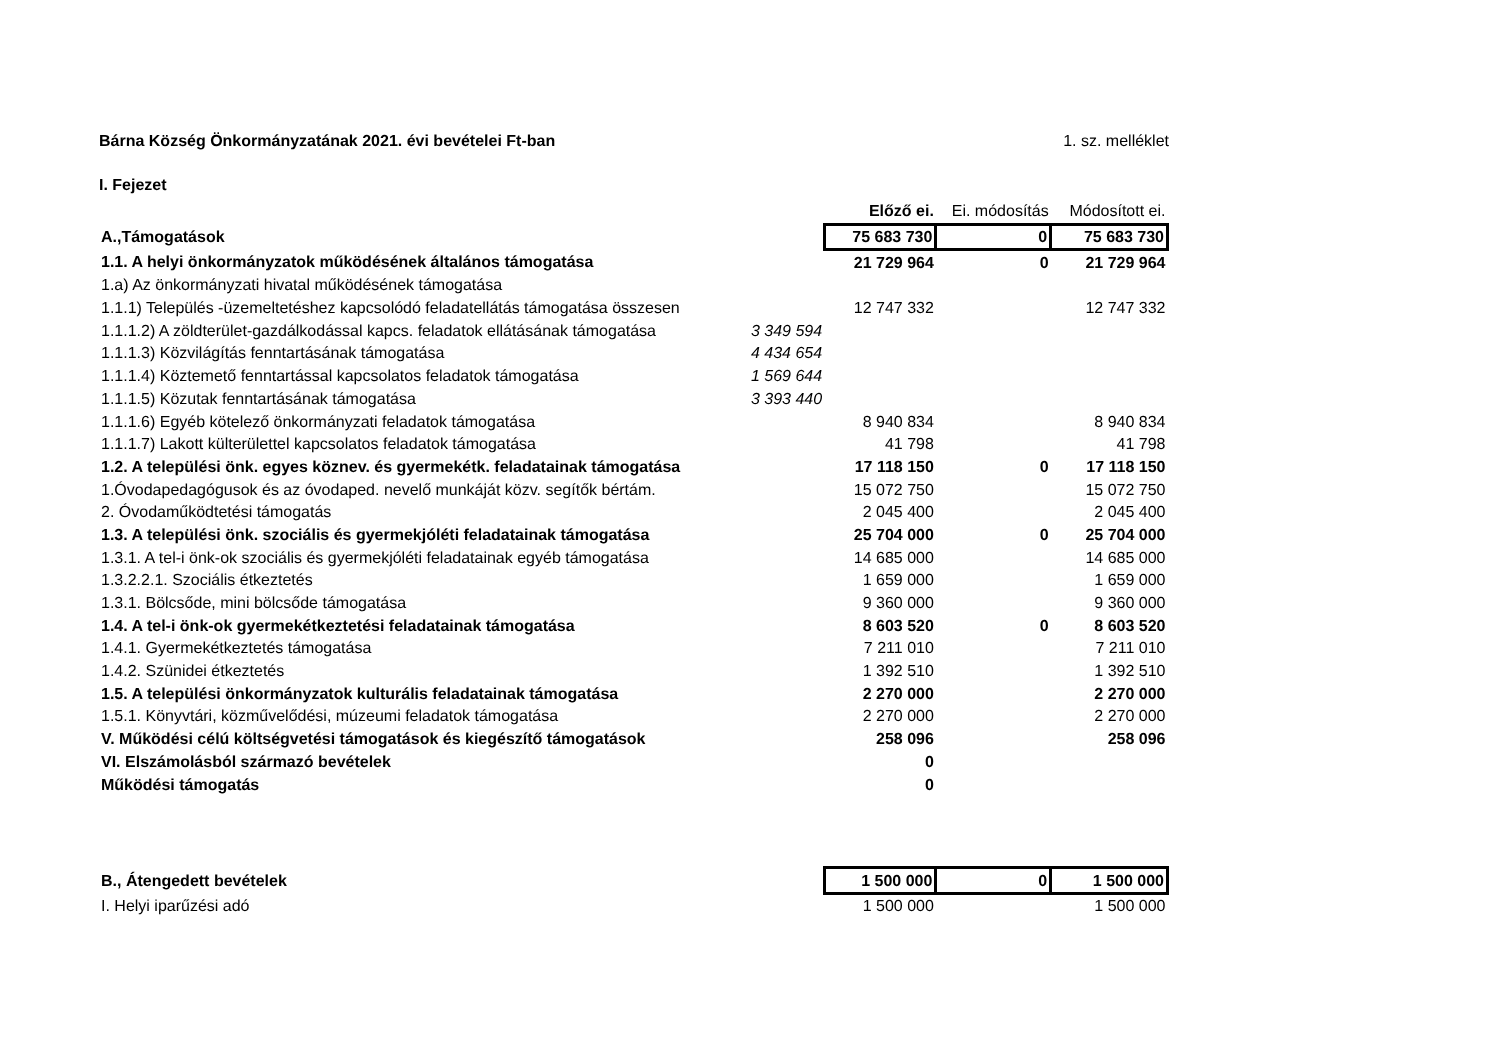Bárna Község Önkormányzatának 2021. évi bevételei Ft-ban 1. sz. melléklet
I. Fejezet
| | | Előző ei. | Ei. módosítás | Módosított ei. |
| --- | --- | --- | --- | --- |
| A.,Támogatások | | 75 683 730 | 0 | 75 683 730 |
| 1.1. A helyi önkormányzatok működésének általános támogatása | | 21 729 964 | 0 | 21 729 964 |
| 1.a) Az önkormányzati hivatal működésének támogatása | | | | |
| 1.1.1) Település -üzemeltetéshez kapcsolódó feladatellátás támogatása összesen | | 12 747 332 | | 12 747 332 |
| 1.1.1.2) A zöldterület-gazdálkodással kapcs. feladatok ellátásának támogatása | 3 349 594 | | | |
| 1.1.1.3) Közvilágítás fenntartásának támogatása | 4 434 654 | | | |
| 1.1.1.4) Köztemető fenntartással kapcsolatos feladatok támogatása | 1 569 644 | | | |
| 1.1.1.5) Közutak fenntartásának támogatása | 3 393 440 | | | |
| 1.1.1.6) Egyéb kötelező önkormányzati feladatok támogatása | | 8 940 834 | | 8 940 834 |
| 1.1.1.7) Lakott külterülettel kapcsolatos feladatok támogatása | | 41 798 | | 41 798 |
| 1.2. A települési önk. egyes köznev. és gyermekétk. feladatainak támogatása | | 17 118 150 | 0 | 17 118 150 |
| 1.Óvodapedagógusok és az óvodaped. nevelő munkáját közv. segítők bértám. | | 15 072 750 | | 15 072 750 |
| 2. Óvodaműködtetési támogatás | | 2 045 400 | | 2 045 400 |
| 1.3. A települési önk. szociális és gyermekjóléti feladatainak támogatása | | 25 704 000 | 0 | 25 704 000 |
| 1.3.1. A tel-i önk-ok szociális és gyermekjóléti feladatainak egyéb támogatása | | 14 685 000 | | 14 685 000 |
| 1.3.2.2.1. Szociális étkeztetés | | 1 659 000 | | 1 659 000 |
| 1.3.1. Bölcsőde, mini bölcsőde támogatása | | 9 360 000 | | 9 360 000 |
| 1.4. A tel-i önk-ok gyermekétkeztetési feladatainak támogatása | | 8 603 520 | 0 | 8 603 520 |
| 1.4.1. Gyermekétkeztetés támogatása | | 7 211 010 | | 7 211 010 |
| 1.4.2. Szünidei étkeztetés | | 1 392 510 | | 1 392 510 |
| 1.5. A települési önkormányzatok kulturális feladatainak támogatása | | 2 270 000 | | 2 270 000 |
| 1.5.1. Könyvtári, közművelődési, múzeumi feladatok támogatása | | 2 270 000 | | 2 270 000 |
| V. Működési célú költségvetési támogatások és kiegészítő támogatások | | 258 096 | | 258 096 |
| VI. Elszámolásból származó bevételek | | 0 | | |
| Működési támogatás | | 0 | | |
| B., Átengedett bevételek | | 1 500 000 | 0 | 1 500 000 |
| I. Helyi iparűzési adó | | 1 500 000 | | 1 500 000 |